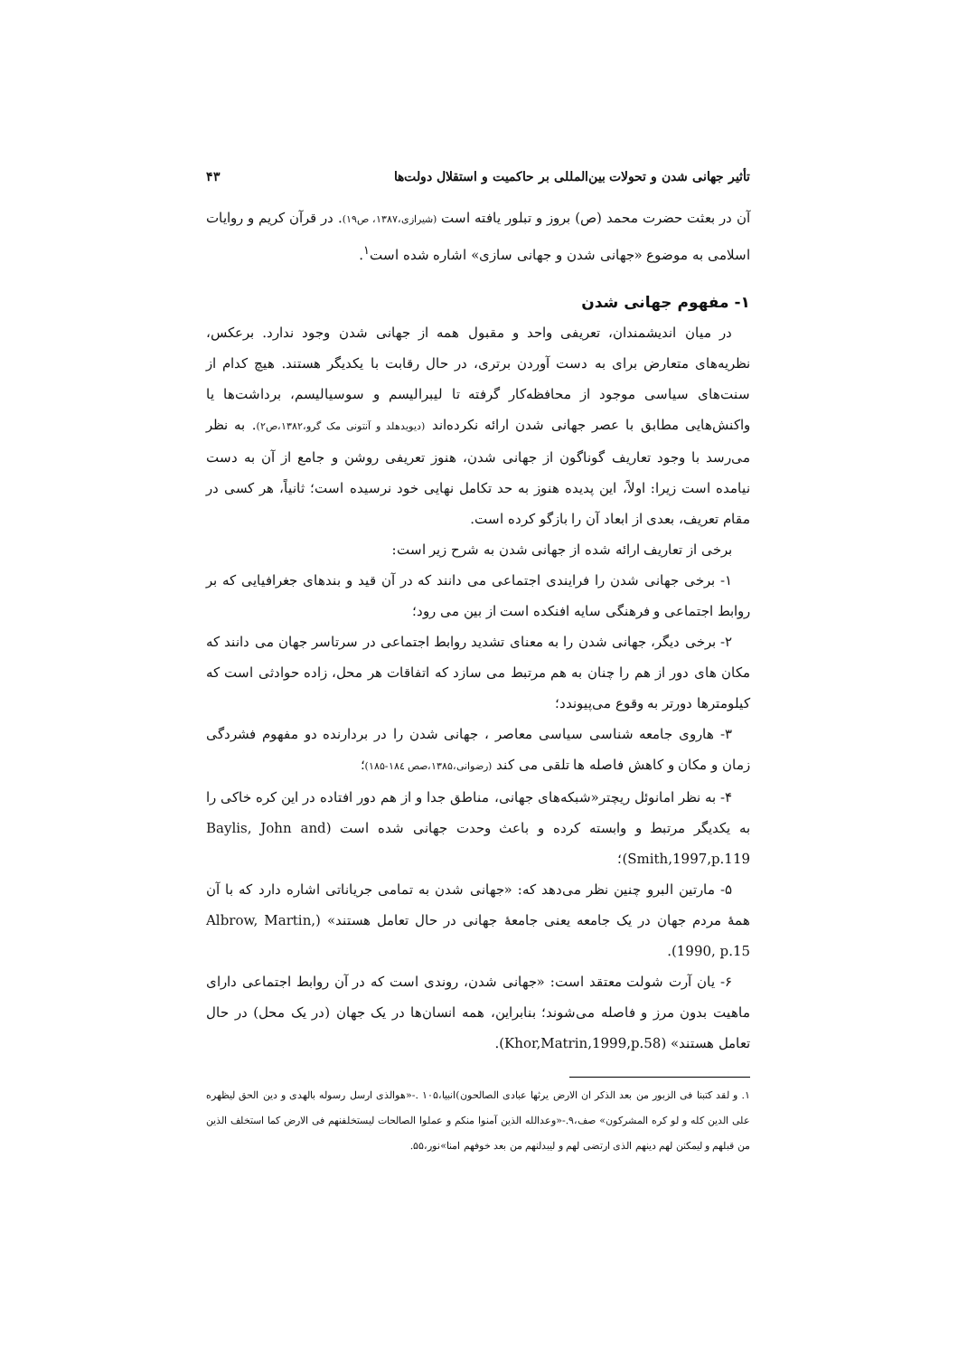تأثیر جهانی شدن و تحولات بین‌المللی بر حاکمیت و استقلال دولت‌ها ۴۳
آن در بعثت حضرت محمد (ص) بروز و تبلور یافته است (شیرازی،۱۳۸۷، ص۱۹). در قرآن کریم و روایات اسلامی به موضوع «جهانی شدن و جهانی سازی» اشاره شده است<sup>۱</sup>.
۱- مفهوم جهانی شدن
در میان اندیشمندان، تعریفی واحد و مقبول همه از جهانی شدن وجود ندارد. برعکس، نظریه‌های متعارض برای به دست آوردن برتری، در حال رقابت با یکدیگر هستند. هیچ کدام از سنت‌های سیاسی موجود از محافظه‌کار گرفته تا لیبرالیسم و سوسیالیسم، برداشت‌ها یا واکنش‌هایی مطابق با عصر جهانی شدن ارائه نکرده‌اند (دیویدهلد و آنتونی مک گرو،۱۳۸۲،ص۲). به نظر می‌رسد با وجود تعاریف گوناگون از جهانی شدن، هنوز تعریفی روشن و جامع از آن به دست نیامده است زیرا: اولاً، این پدیده هنوز به حد تکامل نهایی خود نرسیده است؛ ثانیاً، هر کسی در مقام تعریف، بعدی از ابعاد آن را بازگو کرده است.
برخی از تعاریف ارائه شده از جهانی شدن به شرح زیر است:
۱- برخی جهانی شدن را فرایندی اجتماعی می دانند که در آن قید و بندهای جغرافیایی که بر روابط اجتماعی و فرهنگی سایه افنکده است از بین می رود؛
۲- برخی دیگر، جهانی شدن را به معنای تشدید روابط اجتماعی در سرتاسر جهان می دانند که مکان های دور از هم را چنان به هم مرتبط می سازد که اتفاقات هر محل، زاده حوادثی است که کیلومترها دورتر به وقوع می‌پیوندد؛
۳- هاروی جامعه شناسی سیاسی معاصر ، جهانی شدن را در بردارنده دو مفهوم فشردگی زمان و مکان و کاهش فاصله ها تلقی می کند (رضوانی،۱۳۸۵،صص ۱۸٤-۱۸۵)؛
۴- به نظر امانوئل ریچتر«شبکه‌های جهانی، مناطق جدا و از هم دور افتاده در این کره خاکی را به یکدیگر مرتبط و وابسته کرده و باعث وحدت جهانی شده است (Baylis, John and Smith,1997,p.119)؛
۵- مارتین البرو چنین نظر می‌دهد که: «جهانی شدن به تمامی جریاناتی اشاره دارد که با آن همهٔ مردم جهان در یک جامعه یعنی جامعهٔ جهانی در حال تعامل هستند» (Albrow, Martin, 1990, p.15).
۶- یان آرت شولت معتقد است: «جهانی شدن، روندی است که در آن روابط اجتماعی دارای ماهیت بدون مرز و فاصله می‌شوند؛ بنابراین، همه انسان‌ها در یک جهان (در یک محل) در حال تعامل هستند» (Khor,Matrin,1999,p.58).
۱. و لقد کتبنا فی الزبور من بعد الذکر ان الارض یرثها عبادی الصالحون)انبیا،۱۰۵ .-«هوالذی ارسل رسوله بالهدی و دین الحق لیظهره علی الدین کله و لو کره المشرکون» صف،۹.-«وعدالله الذین آمنوا منکم و عملوا الصالحات لیستخلفنهم فی الارض کما استخلف الذین من قبلهم و لیمکنن لهم دینهم الذی ارتضی لهم و لیبدلنهم من بعد خوفهم امنا»نور،۵۵.